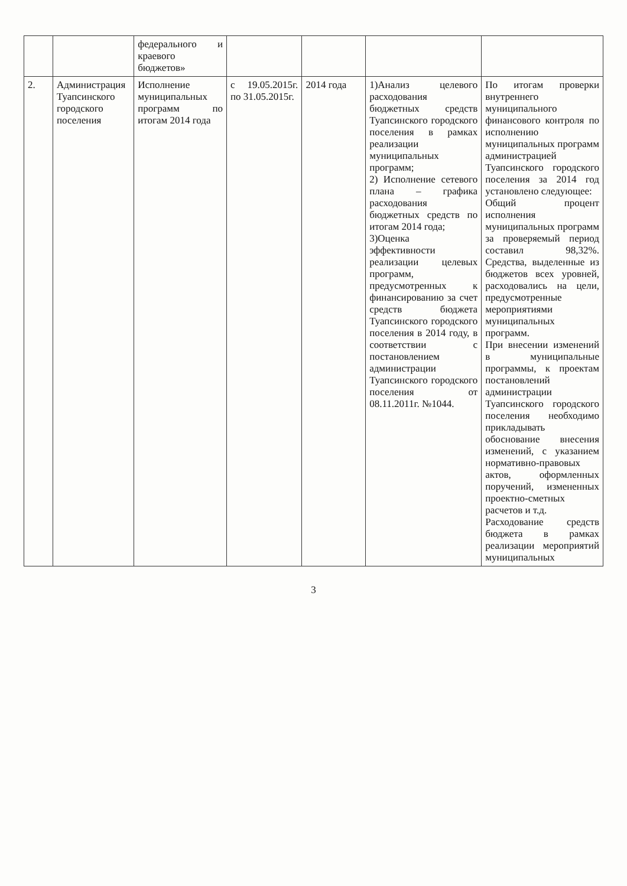| | | федерального и краевого бюджетов» | | | | |
| 2. | Администрация Туапсинского городского поселения | Исполнение муниципальных программ по итогам 2014 года | с 19.05.2015г. по 31.05.2015г. | 2014 года | 1)Анализ целевого расходования бюджетных средств Туапсинского городского поселения в рамках реализации муниципальных программ; 2) Исполнение сетевого плана – графика расходования бюджетных средств по итогам 2014 года; 3)Оценка эффективности реализации целевых программ, предусмотренных к финансированию за счет средств бюджета Туапсинского городского поселения в 2014 году, в соответствии с постановлением администрации Туапсинского городского поселения от 08.11.2011г. №1044. | По итогам проверки внутреннего муниципального финансового контроля по исполнению муниципальных программ администрацией Туапсинского городского поселения за 2014 год установлено следующее: Общий процент исполнения муниципальных программ за проверяемый период составил 98,32%. Средства, выделенные из бюджетов всех уровней, расходовались на цели, предусмотренные мероприятиями муниципальных программ. При внесении изменений в муниципальные программы, к проектам постановлений администрации Туапсинского городского поселения необходимо прикладывать обоснование внесения изменений, с указанием нормативно-правовых актов, оформленных поручений, измененных проектно-сметных расчетов и т.д. Расходование средств бюджета в рамках реализации мероприятий муниципальных |
3